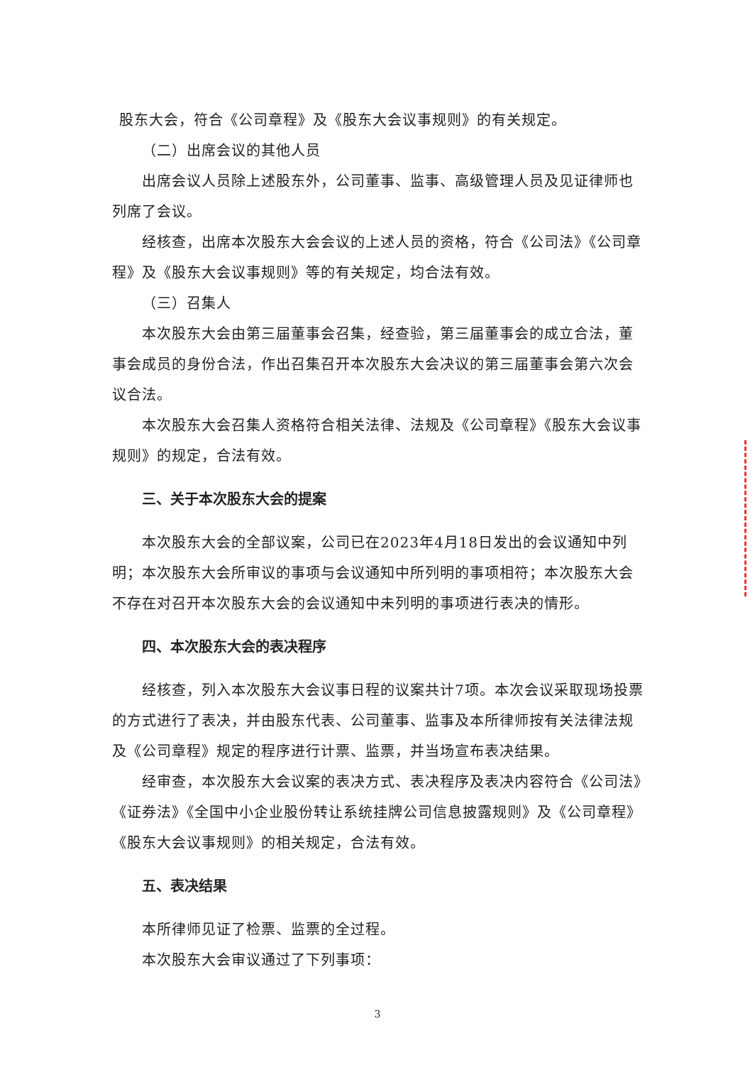股东大会，符合《公司章程》及《股东大会议事规则》的有关规定。
（二）出席会议的其他人员
出席会议人员除上述股东外，公司董事、监事、高级管理人员及见证律师也列席了会议。
经核查，出席本次股东大会会议的上述人员的资格，符合《公司法》《公司章程》及《股东大会议事规则》等的有关规定，均合法有效。
（三）召集人
本次股东大会由第三届董事会召集，经查验，第三届董事会的成立合法，董事会成员的身份合法，作出召集召开本次股东大会决议的第三届董事会第六次会议合法。
本次股东大会召集人资格符合相关法律、法规及《公司章程》《股东大会议事规则》的规定，合法有效。
三、关于本次股东大会的提案
本次股东大会的全部议案，公司已在2023年4月18日发出的会议通知中列明；本次股东大会所审议的事项与会议通知中所列明的事项相符；本次股东大会不存在对召开本次股东大会的会议通知中未列明的事项进行表决的情形。
四、本次股东大会的表决程序
经核查，列入本次股东大会议事日程的议案共计7项。本次会议采取现场投票的方式进行了表决，并由股东代表、公司董事、监事及本所律师按有关法律法规及《公司章程》规定的程序进行计票、监票，并当场宣布表决结果。
经审查，本次股东大会议案的表决方式、表决程序及表决内容符合《公司法》《证券法》《全国中小企业股份转让系统挂牌公司信息披露规则》及《公司章程》《股东大会议事规则》的相关规定，合法有效。
五、表决结果
本所律师见证了检票、监票的全过程。
本次股东大会审议通过了下列事项：
3